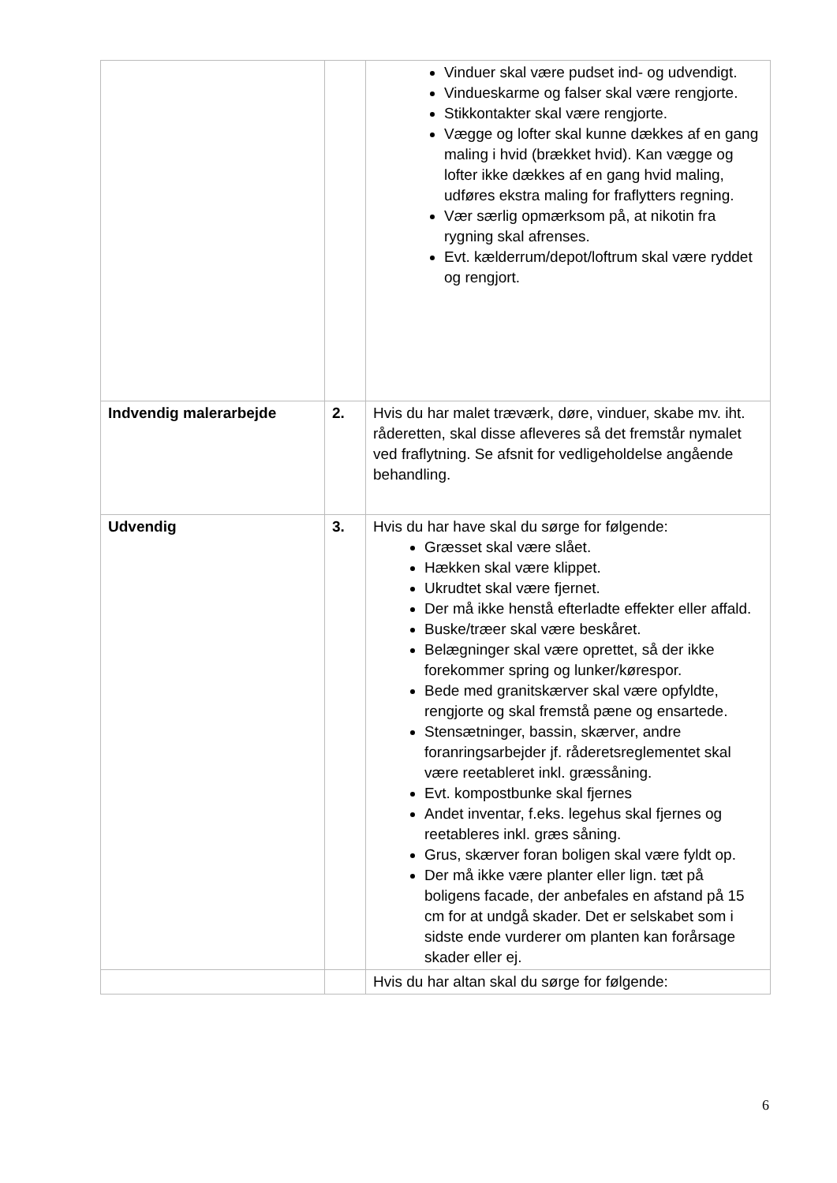| | | Vinduer skal være pudset ind- og udvendigt. Vindueskarme og falser skal være rengjorte. Stikkontakter skal være rengjorte. Vægge og lofter skal kunne dækkes af en gang maling i hvid (brækket hvid). Kan vægge og lofter ikke dækkes af en gang hvid maling, udføres ekstra maling for fraflytters regning. Vær særlig opmærksom på, at nikotin fra rygning skal afrenses. Evt. kælderrum/depot/loftrum skal være ryddet og rengjort. |
| Indvendig malerarbejde | 2. | Hvis du har malet træværk, døre, vinduer, skabe mv. iht. råderetten, skal disse afleveres så det fremstår nymalet ved fraflytning. Se afsnit for vedligeholdelse angående behandling. |
| Udvendig | 3. | Hvis du har have skal du sørge for følgende: Græsset skal være slået. Hækken skal være klippet. Ukrudtet skal være fjernet. Der må ikke henstå efterladte effekter eller affald. Buske/træer skal være beskåret. Belægninger skal være oprettet, så der ikke forekommer spring og lunker/kørespor. Bede med granitskærver skal være opfyldte, rengjorte og skal fremstå pæne og ensartede. Stensætninger, bassin, skærver, andre foranringsarbejder jf. råderetsreglementet skal være reetableret inkl. græssåning. Evt. kompostbunke skal fjernes Andet inventar, f.eks. legehus skal fjernes og reetableres inkl. græs såning. Grus, skærver foran boligen skal være fyldt op. Der må ikke være planter eller lign. tæt på boligens facade, der anbefales en afstand på 15 cm for at undgå skader. Det er selskabet som i sidste ende vurderer om planten kan forårsage skader eller ej. |
| | | Hvis du har altan skal du sørge for følgende: |
6